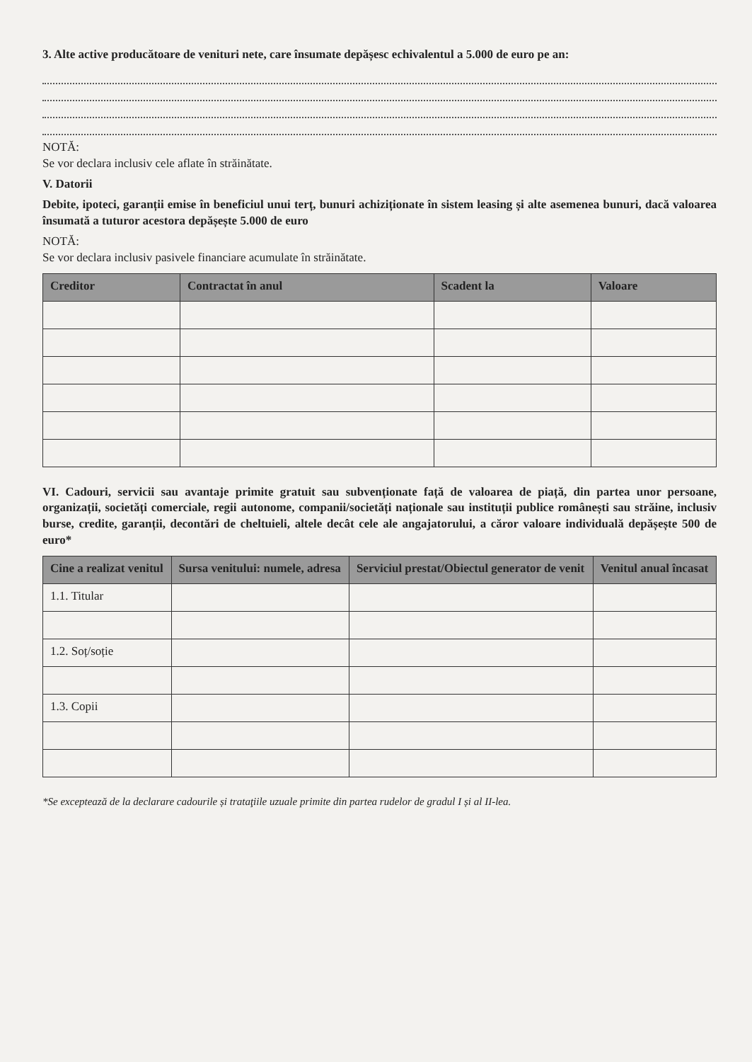3. Alte active producătoare de venituri nete, care însumate depășesc echivalentul a 5.000 de euro pe an:
NOTĂ:
Se vor declara inclusiv cele aflate în străinătate.
V. Datorii
Debite, ipoteci, garanții emise în beneficiul unui terț, bunuri achiziționate în sistem leasing și alte asemenea bunuri, dacă valoarea însumată a tuturor acestora depășește 5.000 de euro
NOTĂ:
Se vor declara inclusiv pasivele financiare acumulate în străinătate.
| Creditor | Contractat în anul | Scadent la | Valoare |
| --- | --- | --- | --- |
VI. Cadouri, servicii sau avantaje primite gratuit sau subvenționate față de valoarea de piață, din partea unor persoane, organizații, societăți comerciale, regii autonome, companii/societăți naționale sau instituții publice românești sau străine, inclusiv burse, credite, garanții, decontări de cheltuieli, altele decât cele ale angajatorului, a căror valoare individuală depășește 500 de euro*
| Cine a realizat venitul | Sursa venitului: numele, adresa | Serviciul prestat/Obiectul generator de venit | Venitul anual încasat |
| --- | --- | --- | --- |
| 1.1. Titular | | | |
| 1.2. Soț/soție | | | |
| 1.3. Copii | | | |
*Se exceptează de la declarare cadourile și trataţiile uzuale primite din partea rudelor de gradul I și al II-lea.